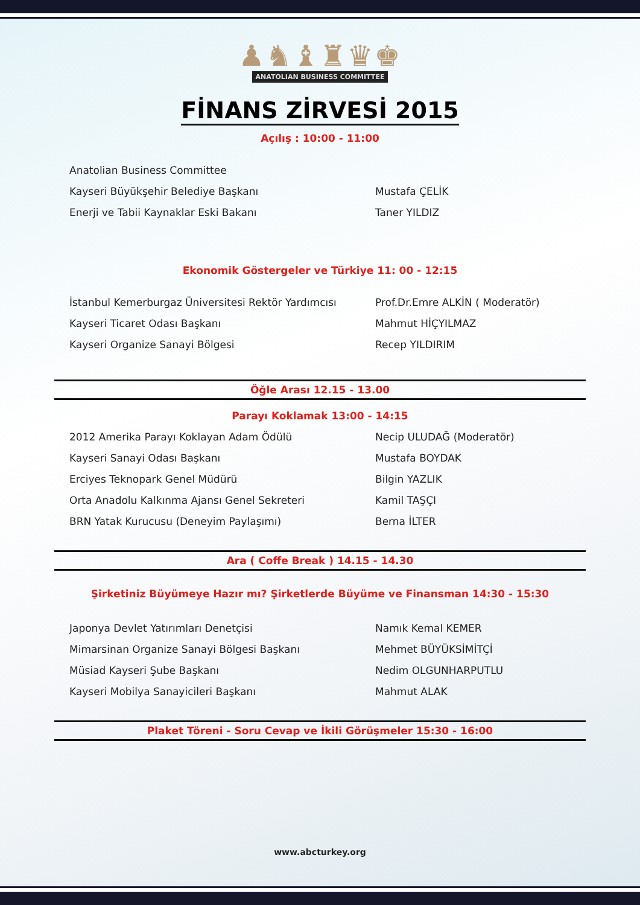♟♞♝♜♛♚
ANATOLIAN BUSINESS COMMITTEE
FİNANS ZİRVESİ 2015
Açılış : 10:00 - 11:00
Anatolian Business Committee
Kayseri Büyükşehir Belediye Başkanı Mustafa ÇELİK
Enerji ve Tabii Kaynaklar Eski Bakanı Taner YILDIZ
Ekonomik Göstergeler ve Türkiye 11: 00 - 12:15
İstanbul Kemerburgaz Üniversitesi Rektör Yardımcısı
Prof.Dr.Emre ALKİN ( Moderatör)
Kayseri Ticaret Odası Başkanı Mahmut HİÇYILMAZ
Kayseri Organize Sanayi Bölgesi Recep YILDIRIM
Öğle Arası 12.15 - 13.00
Parayı Koklamak 13:00 - 14:15
2012 Amerika Parayı Koklayan Adam Ödülü Necip ULUDAĞ (Moderatör)
Kayseri Sanayi Odası Başkanı Mustafa BOYDAK
Erciyes Teknopark Genel Müdürü Bilgin YAZLIK
Orta Anadolu Kalkınma Ajansı Genel Sekreteri Kamil TAŞÇI
BRN Yatak Kurucusu (Deneyim Paylaşımı) Berna İLTER
Ara ( Coffe Break ) 14.15 - 14.30
Şirketiniz Büyümeye Hazır mı? Şirketlerde Büyüme ve Finansman 14:30 - 15:30
Japonya Devlet Yatırımları Denetçisi Namık Kemal KEMER
Mimarsinan Organize Sanayi Bölgesi Başkanı Mehmet BÜYÜKSİMİTÇİ
Müsiad Kayseri Şube Başkanı Nedim OLGUNHARPUTLU
Kayseri Mobilya Sanayicileri Başkanı Mahmut ALAK
Plaket Töreni - Soru Cevap ve İkili Görüşmeler 15:30 - 16:00
www.abcturkey.org